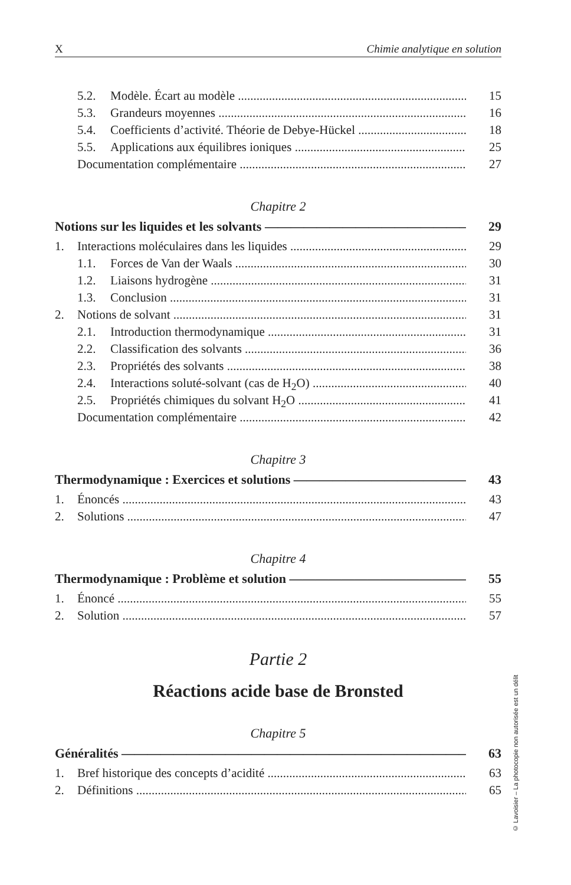X Chimie analytique en solution
5.2. Modèle. Écart au modèle 15
5.3. Grandeurs moyennes 16
5.4. Coefficients d’activité. Théorie de Debye-Hückel 18
5.5. Applications aux équilibres ioniques 25
Documentation complémentaire 27
Chapitre 2
Notions sur les liquides et les solvants 29
1. Interactions moléculaires dans les liquides 29
1.1. Forces de Van der Waals 30
1.2. Liaisons hydrogène 31
1.3. Conclusion 31
2. Notions de solvant 31
2.1. Introduction thermodynamique 31
2.2. Classification des solvants 36
2.3. Propriétés des solvants 38
2.4. Interactions soluté-solvant (cas de H<sub>2</sub>O) 40
2.5. Propriétés chimiques du solvant H<sub>2</sub>O 41
Documentation complémentaire 42
Chapitre 3
Thermodynamique : Exercices et solutions 43
1. Énoncés 43
2. Solutions 47
Chapitre 4
Thermodynamique : Problème et solution 55
1. Énoncé 55
2. Solution 57
Partie 2
Réactions acide base de Bronsted
Chapitre 5
Généralités 63
1. Bref historique des concepts d’acidité 63
2. Définitions 65
© Lavoisier – La photocopie non autorisée est un délit